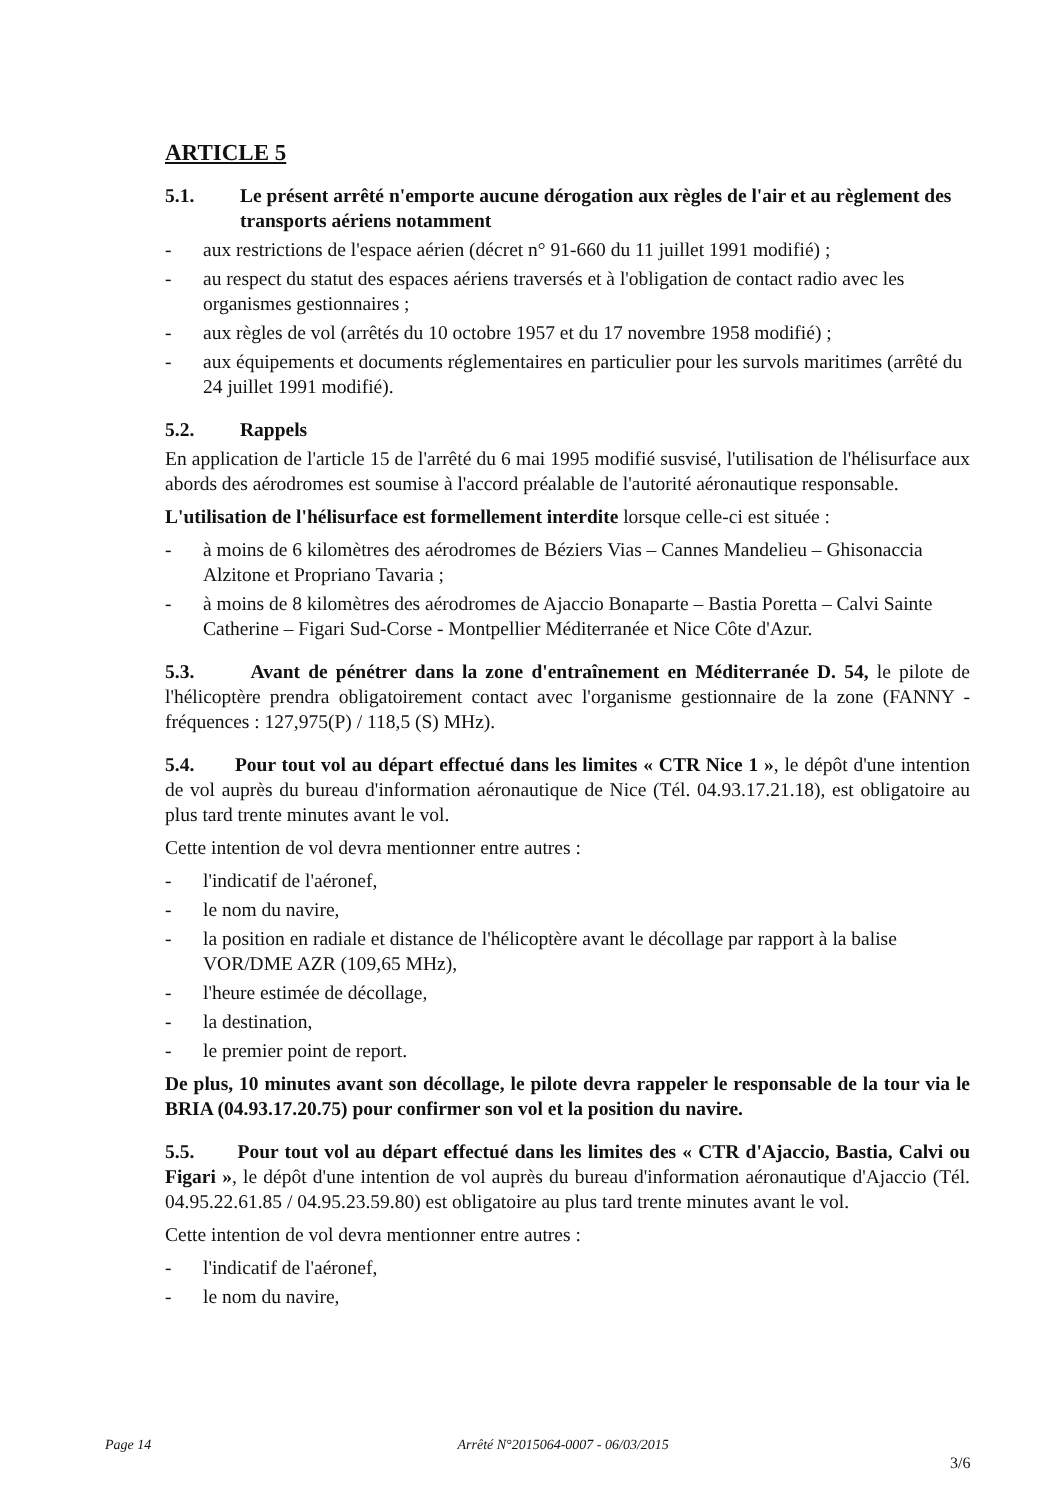ARTICLE 5
5.1. Le présent arrêté n'emporte aucune dérogation aux règles de l'air et au règlement des transports aériens notamment
- aux restrictions de l'espace aérien (décret n° 91-660 du 11 juillet 1991 modifié) ;
- au respect du statut des espaces aériens traversés et à l'obligation de contact radio avec les organismes gestionnaires ;
- aux règles de vol (arrêtés du 10 octobre 1957 et du 17 novembre 1958 modifié) ;
- aux équipements et documents réglementaires en particulier pour les survols maritimes (arrêté du 24 juillet 1991 modifié).
5.2. Rappels
En application de l'article 15 de l'arrêté du 6 mai 1995 modifié susvisé, l'utilisation de l'hélisurface aux abords des aérodromes est soumise à l'accord préalable de l'autorité aéronautique responsable.
L'utilisation de l'hélisurface est formellement interdite lorsque celle-ci est située :
- à moins de 6 kilomètres des aérodromes de Béziers Vias – Cannes Mandelieu – Ghisonaccia Alzitone et Propriano Tavaria ;
- à moins de 8 kilomètres des aérodromes de Ajaccio Bonaparte – Bastia Poretta – Calvi Sainte Catherine – Figari Sud-Corse - Montpellier Méditerranée et Nice Côte d'Azur.
5.3. Avant de pénétrer dans la zone d'entraînement en Méditerranée D. 54, le pilote de l'hélicoptère prendra obligatoirement contact avec l'organisme gestionnaire de la zone (FANNY - fréquences : 127,975(P) / 118,5 (S) MHz).
5.4. Pour tout vol au départ effectué dans les limites « CTR Nice 1 », le dépôt d'une intention de vol auprès du bureau d'information aéronautique de Nice (Tél. 04.93.17.21.18), est obligatoire au plus tard trente minutes avant le vol.
Cette intention de vol devra mentionner entre autres :
- l'indicatif de l'aéronef,
- le nom du navire,
- la position en radiale et distance de l'hélicoptère avant le décollage par rapport à la balise VOR/DME AZR (109,65 MHz),
- l'heure estimée de décollage,
- la destination,
- le premier point de report.
De plus, 10 minutes avant son décollage, le pilote devra rappeler le responsable de la tour via le BRIA (04.93.17.20.75) pour confirmer son vol et la position du navire.
5.5. Pour tout vol au départ effectué dans les limites des « CTR d'Ajaccio, Bastia, Calvi ou Figari », le dépôt d'une intention de vol auprès du bureau d'information aéronautique d'Ajaccio (Tél. 04.95.22.61.85 / 04.95.23.59.80) est obligatoire au plus tard trente minutes avant le vol.
Cette intention de vol devra mentionner entre autres :
- l'indicatif de l'aéronef,
- le nom du navire,
Page 14 Arrêté N°2015064-0007 - 06/03/2015
3/6